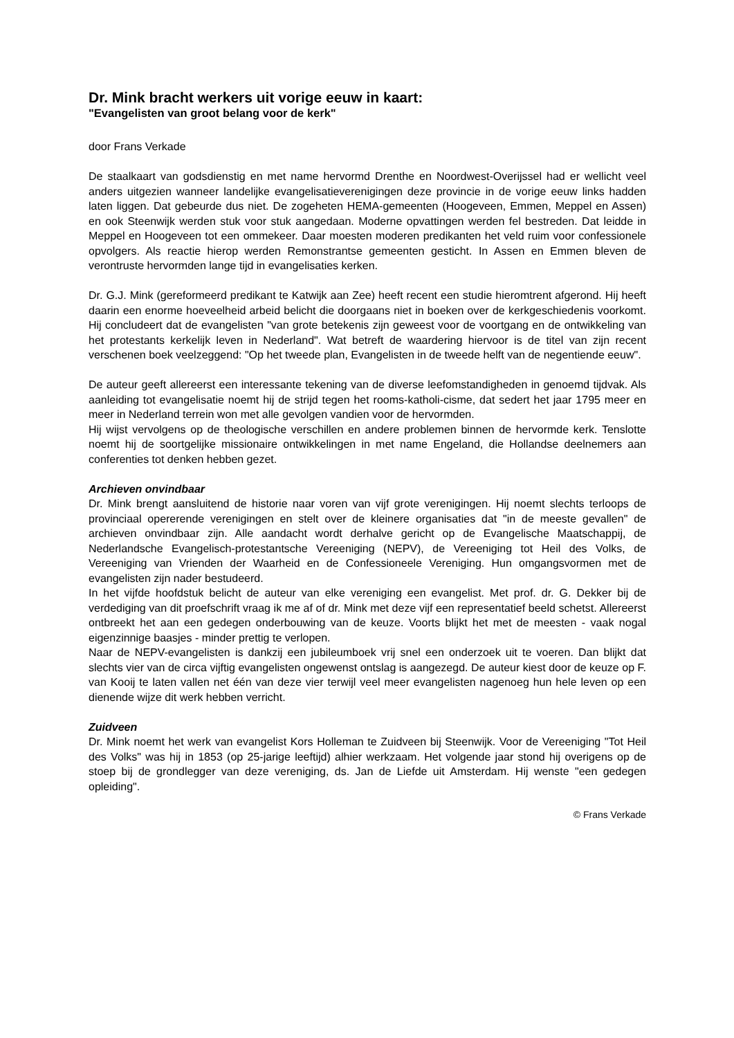Dr. Mink bracht werkers uit vorige eeuw in kaart:
"Evangelisten van groot belang voor de kerk"
door Frans Verkade
De staalkaart van godsdienstig en met name hervormd Drenthe en Noordwest-Overijssel had er wellicht veel anders uitgezien wanneer landelijke evangelisatieverenigingen deze provincie in de vorige eeuw links hadden laten liggen. Dat gebeurde dus niet. De zogeheten HEMA-gemeenten (Hoogeveen, Emmen, Meppel en Assen) en ook Steenwijk werden stuk voor stuk aangedaan. Moderne opvattingen werden fel bestreden. Dat leidde in Meppel en Hoogeveen tot een ommekeer. Daar moesten moderen predikanten het veld ruim voor confessionele opvolgers. Als reactie hierop werden Remonstrantse gemeenten gesticht. In Assen en Emmen bleven de verontruste hervormden lange tijd in evangelisaties kerken.
Dr. G.J. Mink (gereformeerd predikant te Katwijk aan Zee) heeft recent een studie hieromtrent afgerond. Hij heeft daarin een enorme hoeveelheid arbeid belicht die doorgaans niet in boeken over de kerkgeschiedenis voorkomt. Hij concludeert dat de evangelisten "van grote betekenis zijn geweest voor de voortgang en de ontwikkeling van het protestants kerkelijk leven in Nederland". Wat betreft de waardering hiervoor is de titel van zijn recent verschenen boek veelzeggend: "Op het tweede plan, Evangelisten in de tweede helft van de negentiende eeuw".
De auteur geeft allereerst een interessante tekening van de diverse leefomstandigheden in genoemd tijdvak. Als aanleiding tot evangelisatie noemt hij de strijd tegen het rooms-katholi-cisme, dat sedert het jaar 1795 meer en meer in Nederland terrein won met alle gevolgen vandien voor de hervormden.
Hij wijst vervolgens op de theologische verschillen en andere problemen binnen de hervormde kerk. Tenslotte noemt hij de soortgelijke missionaire ontwikkelingen in met name Engeland, die Hollandse deelnemers aan conferenties tot denken hebben gezet.
Archieven onvindbaar
Dr. Mink brengt aansluitend de historie naar voren van vijf grote verenigingen. Hij noemt slechts terloops de provinciaal opererende verenigingen en stelt over de kleinere organisaties dat "in de meeste gevallen" de archieven onvindbaar zijn. Alle aandacht wordt derhalve gericht op de Evangelische Maatschappij, de Nederlandsche Evangelisch-protestantsche Vereeniging (NEPV), de Vereeniging tot Heil des Volks, de Vereeniging van Vrienden der Waarheid en de Confessioneele Vereniging. Hun omgangsvormen met de evangelisten zijn nader bestudeerd.
In het vijfde hoofdstuk belicht de auteur van elke vereniging een evangelist. Met prof. dr. G. Dekker bij de verdediging van dit proefschrift vraag ik me af of dr. Mink met deze vijf een representatief beeld schetst. Allereerst ontbreekt het aan een gedegen onderbouwing van de keuze. Voorts blijkt het met de meesten - vaak nogal eigenzinnige baasjes - minder prettig te verlopen.
Naar de NEPV-evangelisten is dankzij een jubileumboek vrij snel een onderzoek uit te voeren. Dan blijkt dat slechts vier van de circa vijftig evangelisten ongewenst ontslag is aangezegd. De auteur kiest door de keuze op F. van Kooij te laten vallen net één van deze vier terwijl veel meer evangelisten nagenoeg hun hele leven op een dienende wijze dit werk hebben verricht.
Zuidveen
Dr. Mink noemt het werk van evangelist Kors Holleman te Zuidveen bij Steenwijk. Voor de Vereeniging "Tot Heil des Volks" was hij in 1853 (op 25-jarige leeftijd) alhier werkzaam. Het volgende jaar stond hij overigens op de stoep bij de grondlegger van deze vereniging, ds. Jan de Liefde uit Amsterdam. Hij wenste "een gedegen opleiding".
© Frans Verkade